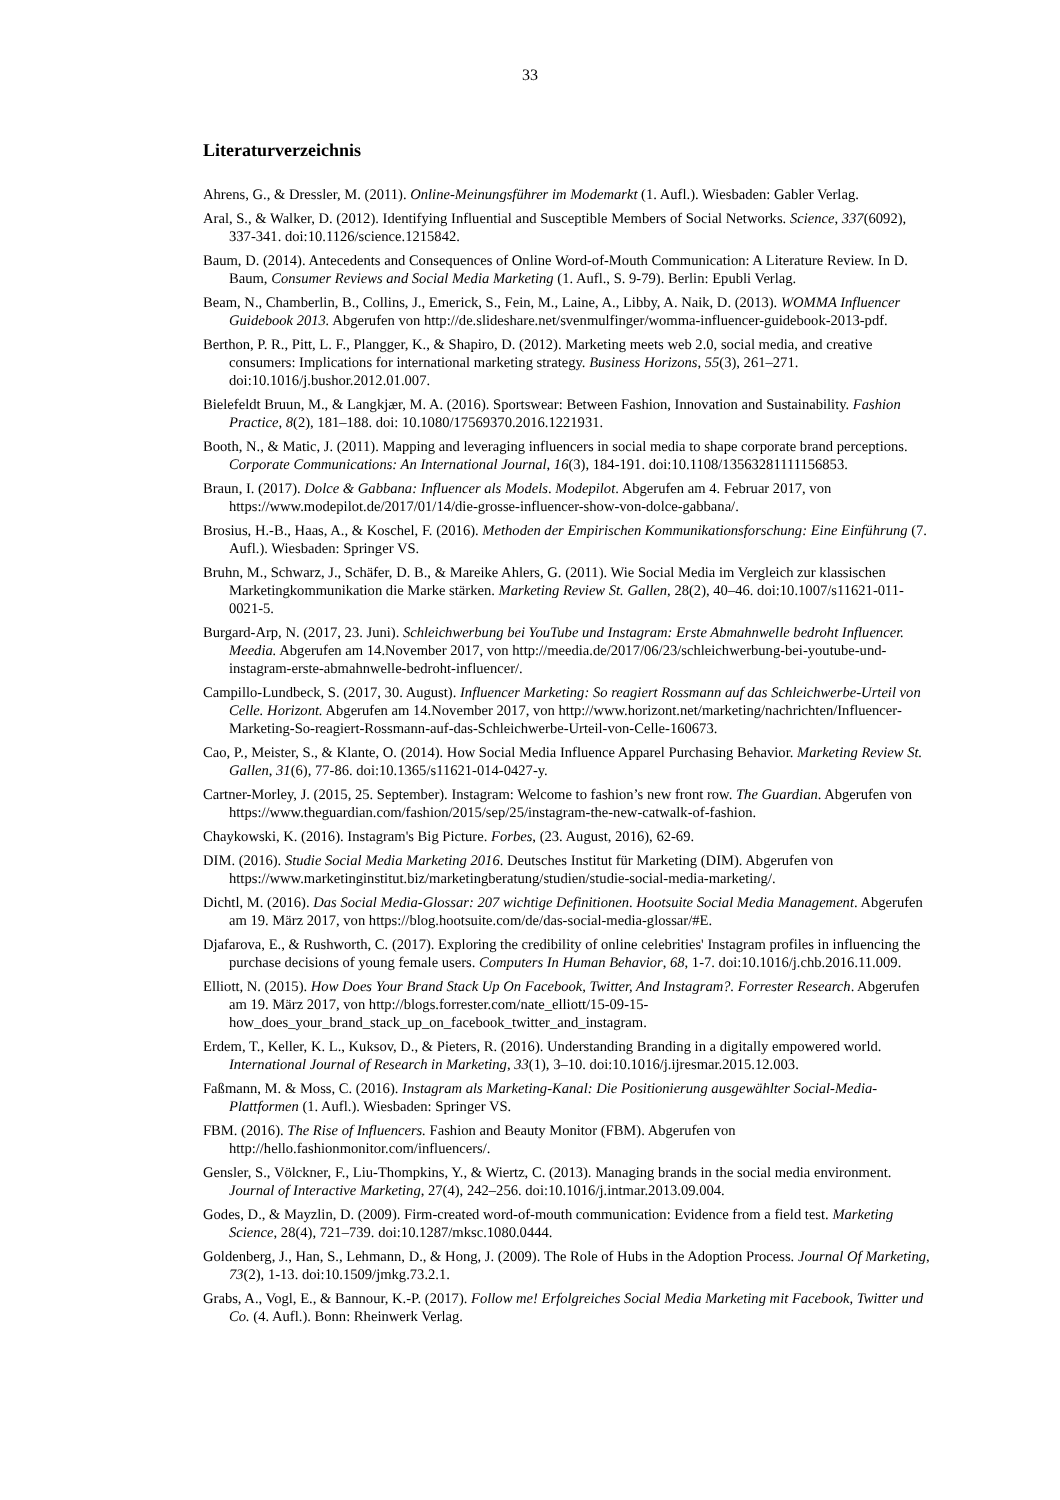33
Literaturverzeichnis
Ahrens, G., & Dressler, M. (2011). Online-Meinungsführer im Modemarkt (1. Aufl.). Wiesbaden: Gabler Verlag.
Aral, S., & Walker, D. (2012). Identifying Influential and Susceptible Members of Social Networks. Science, 337(6092), 337-341. doi:10.1126/science.1215842.
Baum, D. (2014). Antecedents and Consequences of Online Word-of-Mouth Communication: A Literature Review. In D. Baum, Consumer Reviews and Social Media Marketing (1. Aufl., S. 9-79). Berlin: Epubli Verlag.
Beam, N., Chamberlin, B., Collins, J., Emerick, S., Fein, M., Laine, A., Libby, A. Naik, D. (2013). WOMMA Influencer Guidebook 2013. Abgerufen von http://de.slideshare.net/svenmulfinger/womma-influencer-guidebook-2013-pdf.
Berthon, P. R., Pitt, L. F., Plangger, K., & Shapiro, D. (2012). Marketing meets web 2.0, social media, and creative consumers: Implications for international marketing strategy. Business Horizons, 55(3), 261–271. doi:10.1016/j.bushor.2012.01.007.
Bielefeldt Bruun, M., & Langkjær, M. A. (2016). Sportswear: Between Fashion, Innovation and Sustainability. Fashion Practice, 8(2), 181–188. doi: 10.1080/17569370.2016.1221931.
Booth, N., & Matic, J. (2011). Mapping and leveraging influencers in social media to shape corporate brand perceptions. Corporate Communications: An International Journal, 16(3), 184-191. doi:10.1108/13563281111156853.
Braun, I. (2017). Dolce & Gabbana: Influencer als Models. Modepilot. Abgerufen am 4. Februar 2017, von https://www.modepilot.de/2017/01/14/die-grosse-influencer-show-von-dolce-gabbana/.
Brosius, H.-B., Haas, A., & Koschel, F. (2016). Methoden der Empirischen Kommunikationsforschung: Eine Einführung (7. Aufl.). Wiesbaden: Springer VS.
Bruhn, M., Schwarz, J., Schäfer, D. B., & Mareike Ahlers, G. (2011). Wie Social Media im Vergleich zur klassischen Marketingkommunikation die Marke stärken. Marketing Review St. Gallen, 28(2), 40–46. doi:10.1007/s11621-011-0021-5.
Burgard-Arp, N. (2017, 23. Juni). Schleichwerbung bei YouTube und Instagram: Erste Abmahnwelle bedroht Influencer. Meedia. Abgerufen am 14.November 2017, von http://meedia.de/2017/06/23/schleichwerbung-bei-youtube-und-instagram-erste-abmahnwelle-bedroht-influencer/.
Campillo-Lundbeck, S. (2017, 30. August). Influencer Marketing: So reagiert Rossmann auf das Schleichwerbe-Urteil von Celle. Horizont. Abgerufen am 14.November 2017, von http://www.horizont.net/marketing/nachrichten/Influencer-Marketing-So-reagiert-Rossmann-auf-das-Schleichwerbe-Urteil-von-Celle-160673.
Cao, P., Meister, S., & Klante, O. (2014). How Social Media Influence Apparel Purchasing Behavior. Marketing Review St. Gallen, 31(6), 77-86. doi:10.1365/s11621-014-0427-y.
Cartner-Morley, J. (2015, 25. September). Instagram: Welcome to fashion’s new front row. The Guardian. Abgerufen von https://www.theguardian.com/fashion/2015/sep/25/instagram-the-new-catwalk-of-fashion.
Chaykowski, K. (2016). Instagram's Big Picture. Forbes, (23. August, 2016), 62-69.
DIM. (2016). Studie Social Media Marketing 2016. Deutsches Institut für Marketing (DIM). Abgerufen von https://www.marketinginstitut.biz/marketingberatung/studien/studie-social-media-marketing/.
Dichtl, M. (2016). Das Social Media-Glossar: 207 wichtige Definitionen. Hootsuite Social Media Management. Abgerufen am 19. März 2017, von https://blog.hootsuite.com/de/das-social-media-glossar/#E.
Djafarova, E., & Rushworth, C. (2017). Exploring the credibility of online celebrities' Instagram profiles in influencing the purchase decisions of young female users. Computers In Human Behavior, 68, 1-7. doi:10.1016/j.chb.2016.11.009.
Elliott, N. (2015). How Does Your Brand Stack Up On Facebook, Twitter, And Instagram?. Forrester Research. Abgerufen am 19. März 2017, von http://blogs.forrester.com/nate_elliott/15-09-15-how_does_your_brand_stack_up_on_facebook_twitter_and_instagram.
Erdem, T., Keller, K. L., Kuksov, D., & Pieters, R. (2016). Understanding Branding in a digitally empowered world. International Journal of Research in Marketing, 33(1), 3–10. doi:10.1016/j.ijresmar.2015.12.003.
Faßmann, M. & Moss, C. (2016). Instagram als Marketing-Kanal: Die Positionierung ausgewählter Social-Media-Plattformen (1. Aufl.). Wiesbaden: Springer VS.
FBM. (2016). The Rise of Influencers. Fashion and Beauty Monitor (FBM). Abgerufen von http://hello.fashionmonitor.com/influencers/.
Gensler, S., Völckner, F., Liu-Thompkins, Y., & Wiertz, C. (2013). Managing brands in the social media environment. Journal of Interactive Marketing, 27(4), 242–256. doi:10.1016/j.intmar.2013.09.004.
Godes, D., & Mayzlin, D. (2009). Firm-created word-of-mouth communication: Evidence from a field test. Marketing Science, 28(4), 721–739. doi:10.1287/mksc.1080.0444.
Goldenberg, J., Han, S., Lehmann, D., & Hong, J. (2009). The Role of Hubs in the Adoption Process. Journal Of Marketing, 73(2), 1-13. doi:10.1509/jmkg.73.2.1.
Grabs, A., Vogl, E., & Bannour, K.-P. (2017). Follow me! Erfolgreiches Social Media Marketing mit Facebook, Twitter und Co. (4. Aufl.). Bonn: Rheinwerk Verlag.